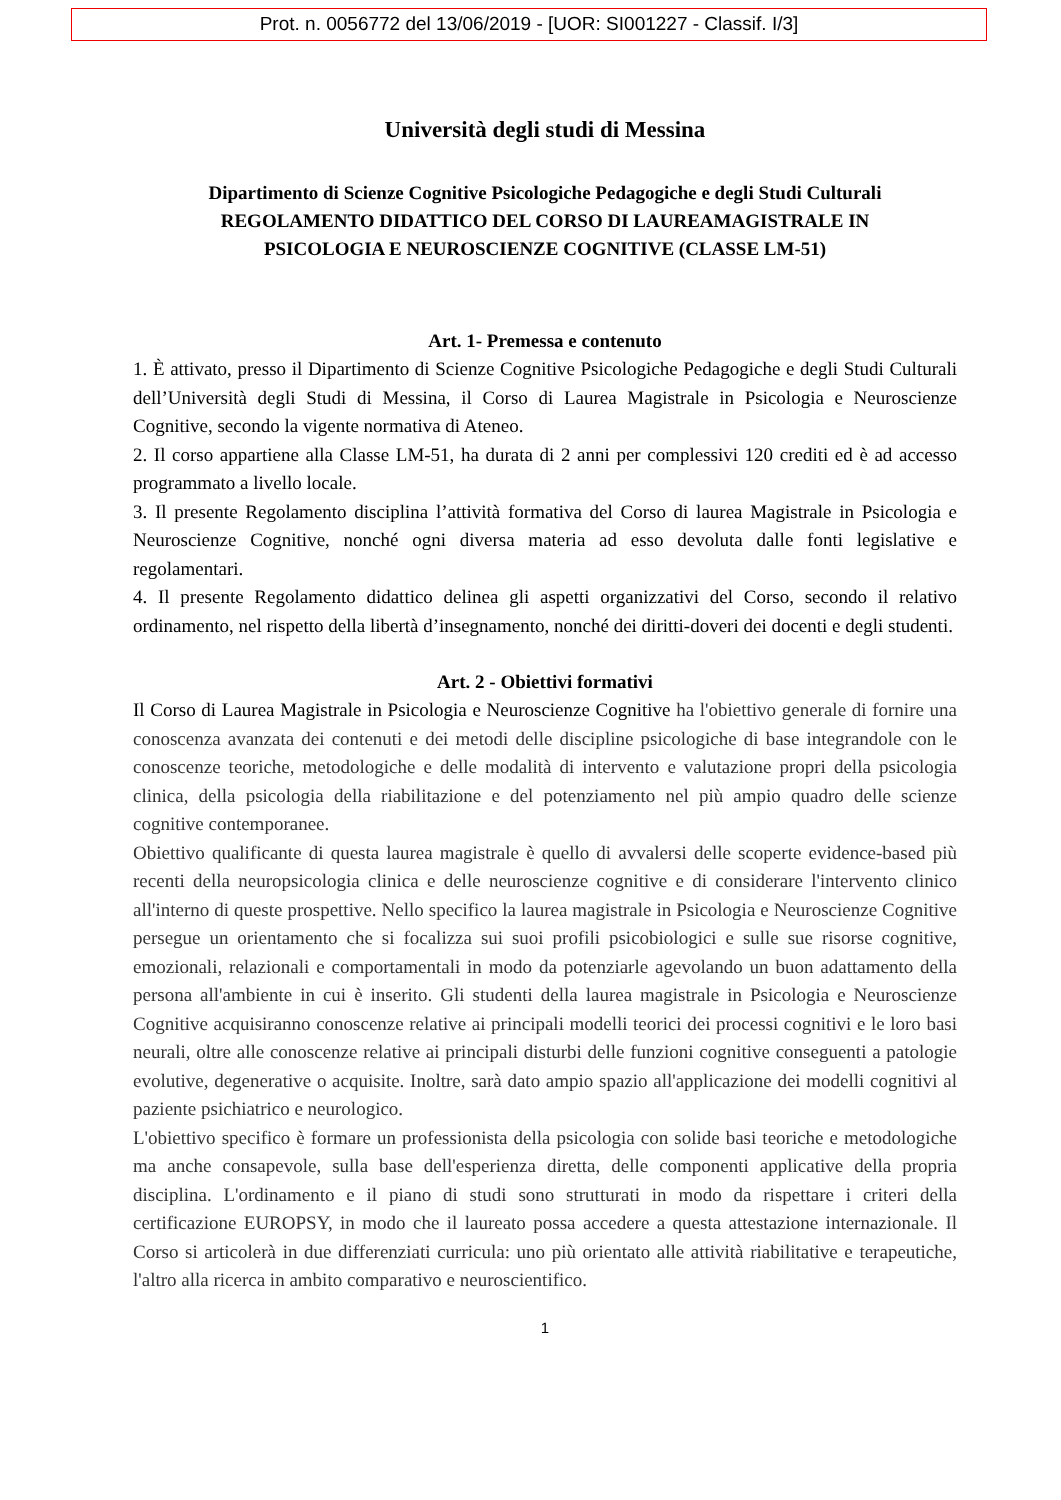Prot. n. 0056772 del 13/06/2019 - [UOR: SI001227 - Classif. I/3]
Università degli studi di Messina
Dipartimento di Scienze Cognitive Psicologiche Pedagogiche e degli Studi Culturali
REGOLAMENTO DIDATTICO DEL CORSO DI LAUREAMAGISTRALE IN
PSICOLOGIA E NEUROSCIENZE COGNITIVE (CLASSE LM-51)
Art. 1- Premessa e contenuto
1. È attivato, presso il Dipartimento di Scienze Cognitive Psicologiche Pedagogiche e degli Studi Culturali dell’Università degli Studi di Messina, il Corso di Laurea Magistrale in Psicologia e Neuroscienze Cognitive, secondo la vigente normativa di Ateneo.
2. Il corso appartiene alla Classe LM-51, ha durata di 2 anni per complessivi 120 crediti ed è ad accesso programmato a livello locale.
3. Il presente Regolamento disciplina l’attività formativa del Corso di laurea Magistrale in Psicologia e Neuroscienze Cognitive, nonché ogni diversa materia ad esso devoluta dalle fonti legislative e regolamentari.
4. Il presente Regolamento didattico delinea gli aspetti organizzativi del Corso, secondo il relativo ordinamento, nel rispetto della libertà d’insegnamento, nonché dei diritti-doveri dei docenti e degli studenti.
Art. 2 - Obiettivi formativi
Il Corso di Laurea Magistrale in Psicologia e Neuroscienze Cognitive ha l'obiettivo generale di fornire una conoscenza avanzata dei contenuti e dei metodi delle discipline psicologiche di base integrandole con le conoscenze teoriche, metodologiche e delle modalità di intervento e valutazione propri della psicologia clinica, della psicologia della riabilitazione e del potenziamento nel più ampio quadro delle scienze cognitive contemporanee.
Obiettivo qualificante di questa laurea magistrale è quello di avvalersi delle scoperte evidence-based più recenti della neuropsicologia clinica e delle neuroscienze cognitive e di considerare l'intervento clinico all'interno di queste prospettive. Nello specifico la laurea magistrale in Psicologia e Neuroscienze Cognitive persegue un orientamento che si focalizza sui suoi profili psicobiologici e sulle sue risorse cognitive, emozionali, relazionali e comportamentali in modo da potenziarle agevolando un buon adattamento della persona all'ambiente in cui è inserito. Gli studenti della laurea magistrale in Psicologia e Neuroscienze Cognitive acquisiranno conoscenze relative ai principali modelli teorici dei processi cognitivi e le loro basi neurali, oltre alle conoscenze relative ai principali disturbi delle funzioni cognitive conseguenti a patologie evolutive, degenerative o acquisite. Inoltre, sarà dato ampio spazio all'applicazione dei modelli cognitivi al paziente psichiatrico e neurologico.
L'obiettivo specifico è formare un professionista della psicologia con solide basi teoriche e metodologiche ma anche consapevole, sulla base dell'esperienza diretta, delle componenti applicative della propria disciplina. L'ordinamento e il piano di studi sono strutturati in modo da rispettare i criteri della certificazione EUROPSY, in modo che il laureato possa accedere a questa attestazione internazionale. Il Corso si articolerà in due differenziati curricula: uno più orientato alle attività riabilitative e terapeutiche, l'altro alla ricerca in ambito comparativo e neuroscientifico.
1